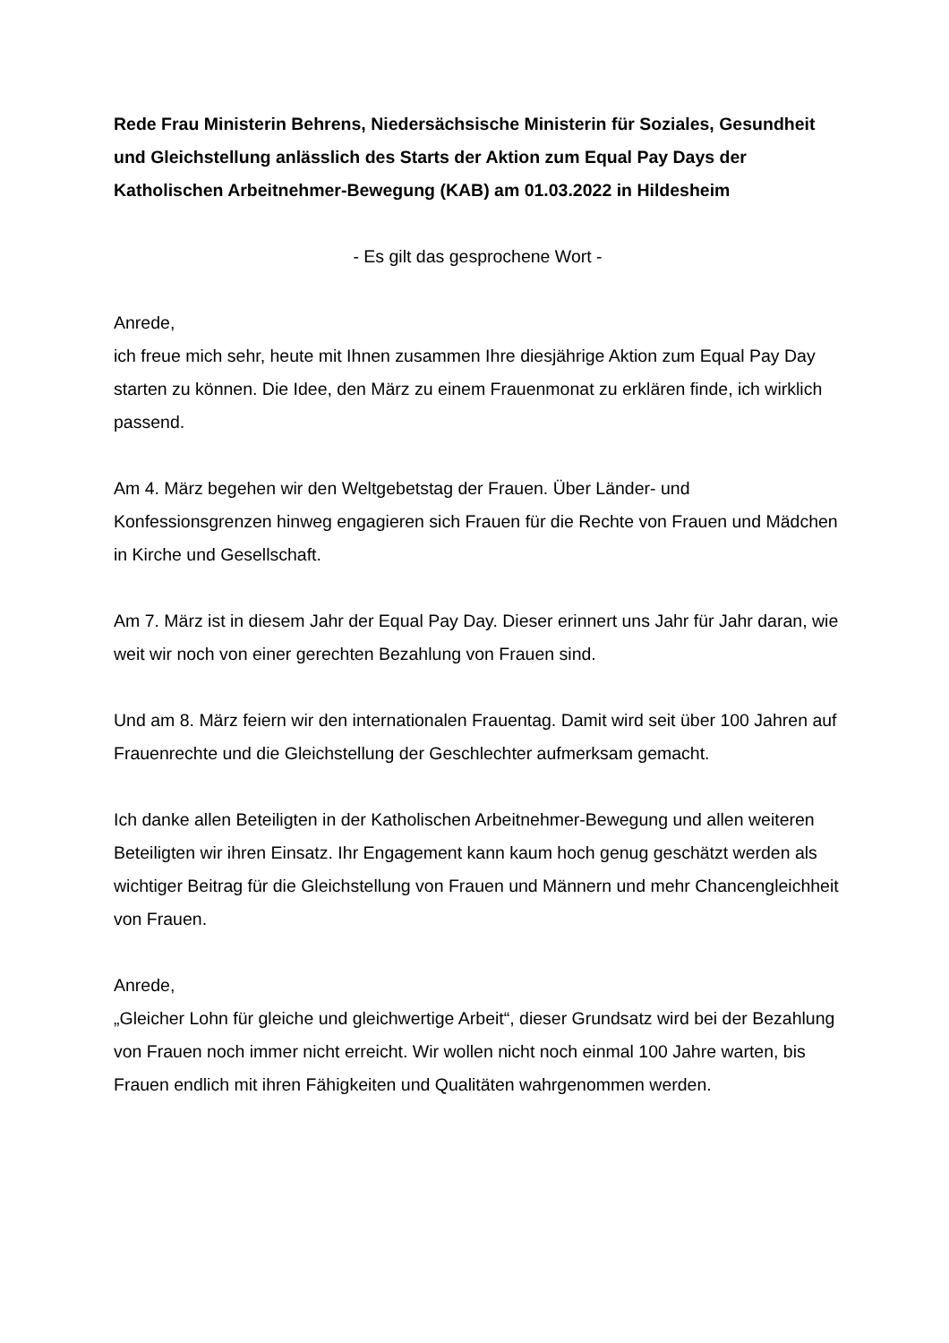Rede Frau Ministerin Behrens, Niedersächsische Ministerin für Soziales, Gesundheit und Gleichstellung anlässlich des Starts der Aktion zum Equal Pay Days der Katholischen Arbeitnehmer-Bewegung (KAB) am 01.03.2022 in Hildesheim
- Es gilt das gesprochene Wort -
Anrede,
ich freue mich sehr, heute mit Ihnen zusammen Ihre diesjährige Aktion zum Equal Pay Day starten zu können. Die Idee, den März zu einem Frauenmonat zu erklären finde, ich wirklich passend.
Am 4. März begehen wir den Weltgebetstag der Frauen. Über Länder- und Konfessionsgrenzen hinweg engagieren sich Frauen für die Rechte von Frauen und Mädchen in Kirche und Gesellschaft.
Am 7. März ist in diesem Jahr der Equal Pay Day. Dieser erinnert uns Jahr für Jahr daran, wie weit wir noch von einer gerechten Bezahlung von Frauen sind.
Und am 8. März feiern wir den internationalen Frauentag. Damit wird seit über 100 Jahren auf Frauenrechte und die Gleichstellung der Geschlechter aufmerksam gemacht.
Ich danke allen Beteiligten in der Katholischen Arbeitnehmer-Bewegung und allen weiteren Beteiligten wir ihren Einsatz. Ihr Engagement kann kaum hoch genug geschätzt werden als wichtiger Beitrag für die Gleichstellung von Frauen und Männern und mehr Chancengleichheit von Frauen.
Anrede,
„Gleicher Lohn für gleiche und gleichwertige Arbeit“, dieser Grundsatz wird bei der Bezahlung von Frauen noch immer nicht erreicht. Wir wollen nicht noch einmal 100 Jahre warten, bis Frauen endlich mit ihren Fähigkeiten und Qualitäten wahrgenommen werden.